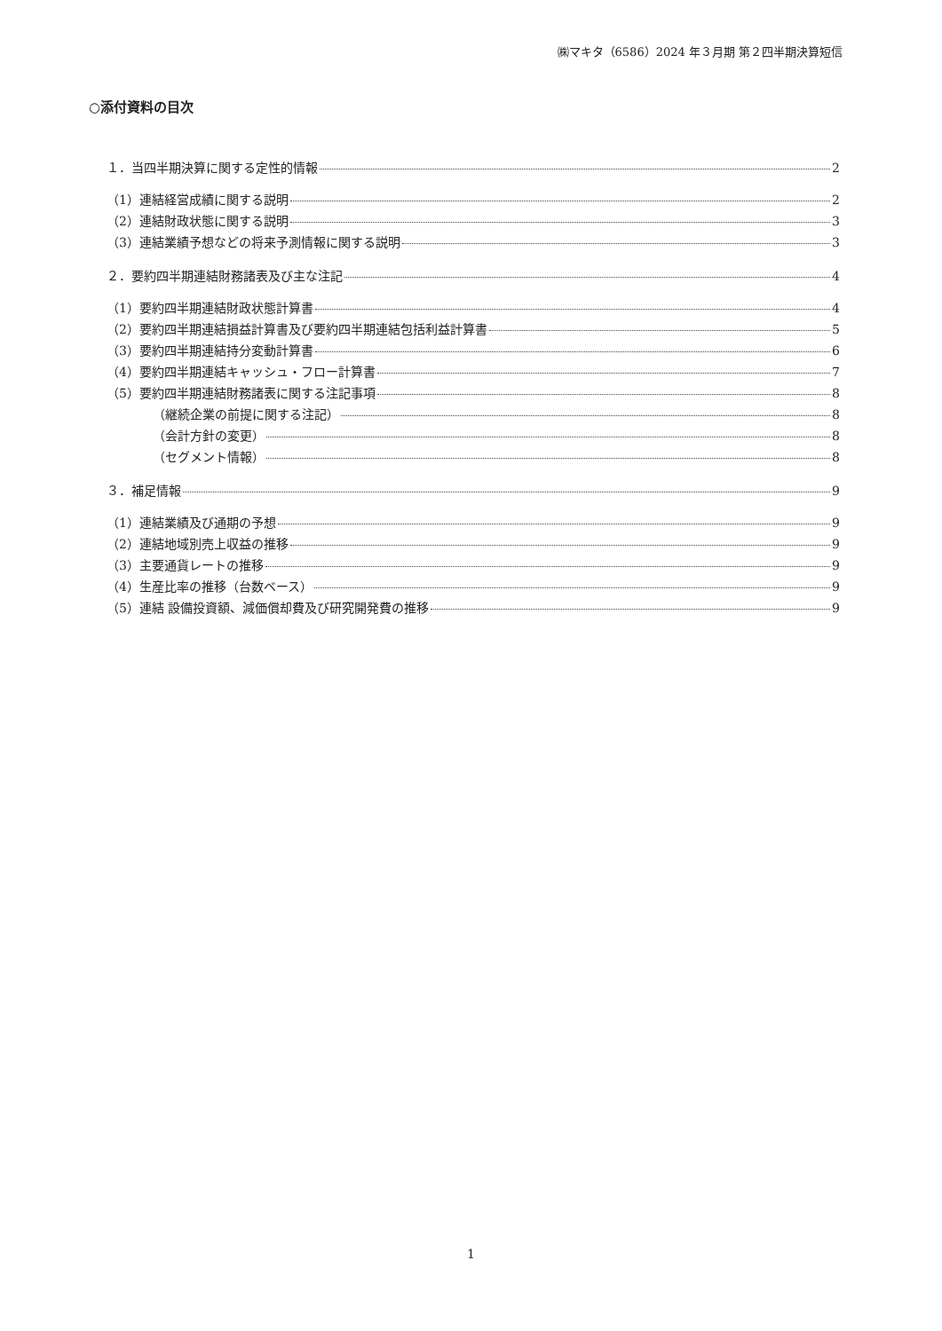㈱マキタ（6586）2024 年３月期 第２四半期決算短信
○添付資料の目次
１．当四半期決算に関する定性的情報 2
（1）連結経営成績に関する説明 2
（2）連結財政状態に関する説明 3
（3）連結業績予想などの将来予測情報に関する説明 3
２．要約四半期連結財務諸表及び主な注記 4
（1）要約四半期連結財政状態計算書 4
（2）要約四半期連結損益計算書及び要約四半期連結包括利益計算書 5
（3）要約四半期連結持分変動計算書 6
（4）要約四半期連結キャッシュ・フロー計算書 7
（5）要約四半期連結財務諸表に関する注記事項 8
（継続企業の前提に関する注記） 8
（会計方針の変更） 8
（セグメント情報） 8
３．補足情報 9
（1）連結業績及び通期の予想 9
（2）連結地域別売上収益の推移 9
（3）主要通貨レートの推移 9
（4）生産比率の推移（台数ベース） 9
（5）連結 設備投資額、減価償却費及び研究開発費の推移 9
1